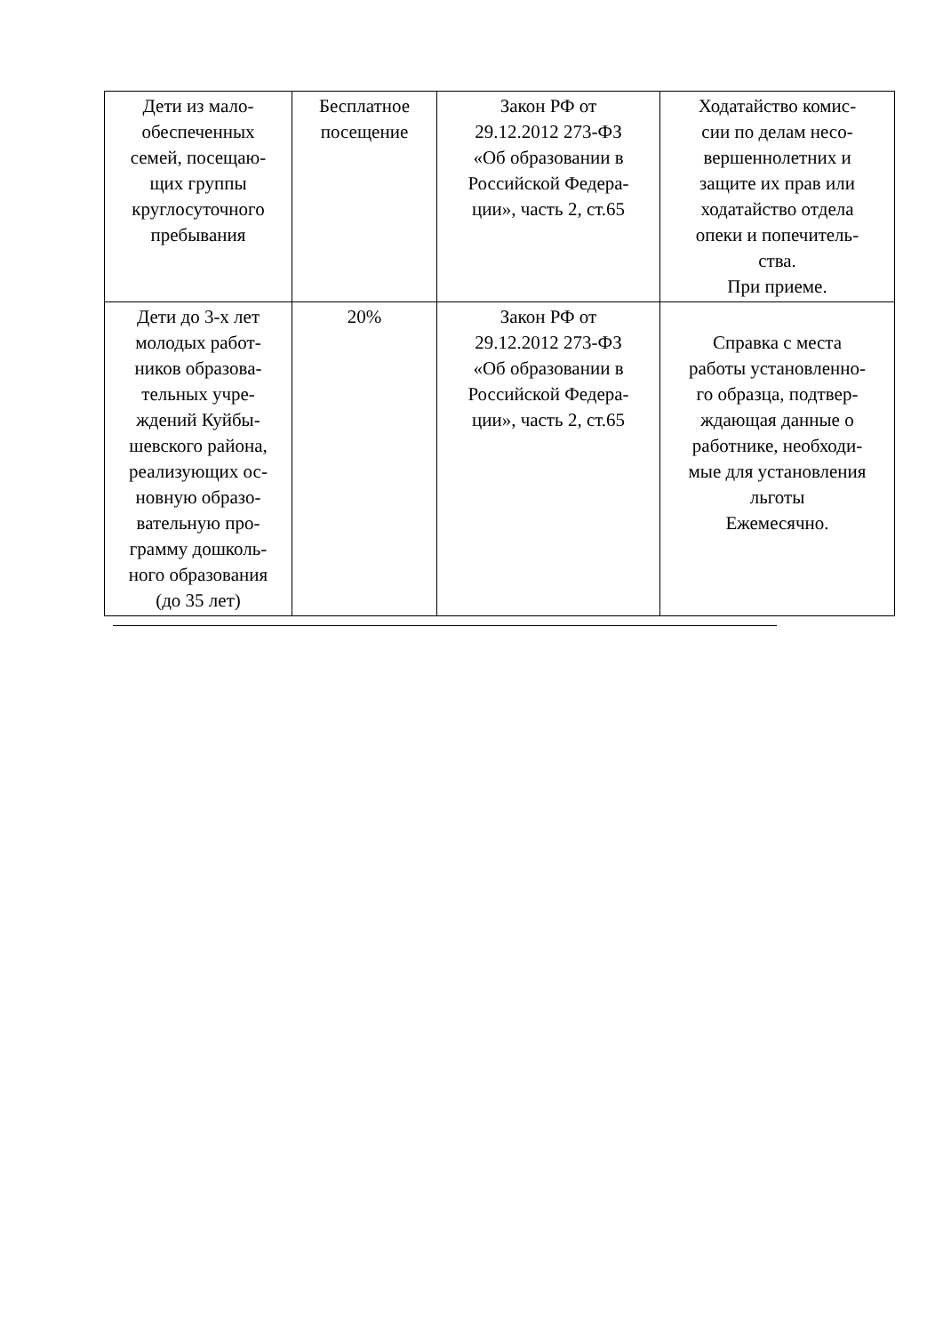| Дети из мало- обеспеченных семей, посещаю- щих группы круглосуточного пребывания | Бесплатное посещение | Закон РФ от 29.12.2012 273-ФЗ «Об образовании в Российской Федера- ции», часть 2, ст.65 | Ходатайство комис- сии по делам несо- вершеннолетних и защите их прав или ходатайство отдела опеки и попечитель- ства. При приеме. |
| Дети до 3-х лет молодых работ- ников образова- тельных учре- ждений Куйбы- шевского района, реализующих ос- новную образо- вательную про- грамму дошколь- ного образования (до 35 лет) | 20% | Закон РФ от 29.12.2012 273-ФЗ «Об образовании в Российской Федера- ции», часть 2, ст.65 | Справка с места работы установленно- го образца, подтвер- ждающая данные о работнике, необходи- мые для установления льготы Ежемесячно. |